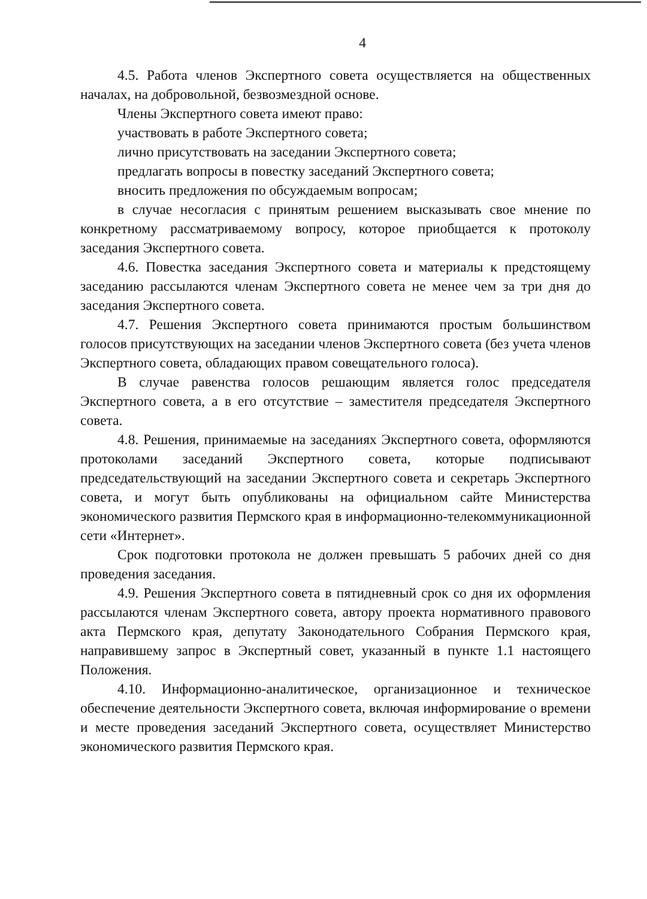4
4.5. Работа членов Экспертного совета осуществляется на общественных началах, на добровольной, безвозмездной основе.
Члены Экспертного совета имеют право:
участвовать в работе Экспертного совета;
лично присутствовать на заседании Экспертного совета;
предлагать вопросы в повестку заседаний Экспертного совета;
вносить предложения по обсуждаемым вопросам;
в случае несогласия с принятым решением высказывать свое мнение по конкретному рассматриваемому вопросу, которое приобщается к протоколу заседания Экспертного совета.
4.6. Повестка заседания Экспертного совета и материалы к предстоящему заседанию рассылаются членам Экспертного совета не менее чем за три дня до заседания Экспертного совета.
4.7. Решения Экспертного совета принимаются простым большинством голосов присутствующих на заседании членов Экспертного совета (без учета членов Экспертного совета, обладающих правом совещательного голоса).
В случае равенства голосов решающим является голос председателя Экспертного совета, а в его отсутствие – заместителя председателя Экспертного совета.
4.8. Решения, принимаемые на заседаниях Экспертного совета, оформляются протоколами заседаний Экспертного совета, которые подписывают председательствующий на заседании Экспертного совета и секретарь Экспертного совета, и могут быть опубликованы на официальном сайте Министерства экономического развития Пермского края в информационно-телекоммуникационной сети «Интернет».
Срок подготовки протокола не должен превышать 5 рабочих дней со дня проведения заседания.
4.9. Решения Экспертного совета в пятидневный срок со дня их оформления рассылаются членам Экспертного совета, автору проекта нормативного правового акта Пермского края, депутату Законодательного Собрания Пермского края, направившему запрос в Экспертный совет, указанный в пункте 1.1 настоящего Положения.
4.10. Информационно-аналитическое, организационное и техническое обеспечение деятельности Экспертного совета, включая информирование о времени и месте проведения заседаний Экспертного совета, осуществляет Министерство экономического развития Пермского края.